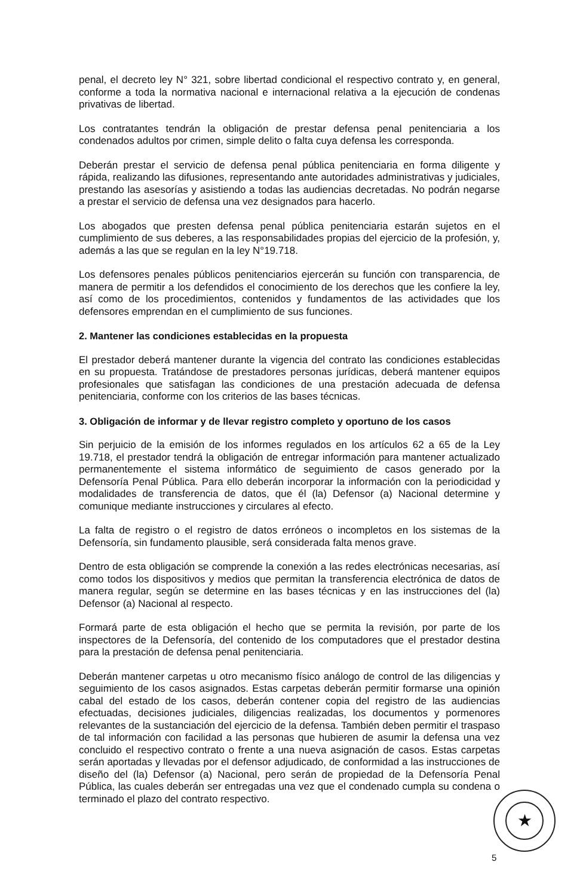penal, el decreto ley N° 321, sobre libertad condicional el respectivo contrato y, en general, conforme a toda la normativa nacional e internacional relativa a la ejecución de condenas privativas de libertad.
Los contratantes tendrán la obligación de prestar defensa penal penitenciaria a los condenados adultos por crimen, simple delito o falta cuya defensa les corresponda.
Deberán prestar el servicio de defensa penal pública penitenciaria en forma diligente y rápida, realizando las difusiones, representando ante autoridades administrativas y judiciales, prestando las asesorías y asistiendo a todas las audiencias decretadas. No podrán negarse a prestar el servicio de defensa una vez designados para hacerlo.
Los abogados que presten defensa penal pública penitenciaria estarán sujetos en el cumplimiento de sus deberes, a las responsabilidades propias del ejercicio de la profesión, y, además a las que se regulan en la ley N°19.718.
Los defensores penales públicos penitenciarios ejercerán su función con transparencia, de manera de permitir a los defendidos el conocimiento de los derechos que les confiere la ley, así como de los procedimientos, contenidos y fundamentos de las actividades que los defensores emprendan en el cumplimiento de sus funciones.
2. Mantener las condiciones establecidas en la propuesta
El prestador deberá mantener durante la vigencia del contrato las condiciones establecidas en su propuesta. Tratándose de prestadores personas jurídicas, deberá mantener equipos profesionales que satisfagan las condiciones de una prestación adecuada de defensa penitenciaria, conforme con los criterios de las bases técnicas.
3. Obligación de informar y de llevar registro completo y oportuno de los casos
Sin perjuicio de la emisión de los informes regulados en los artículos 62 a 65 de la Ley 19.718, el prestador tendrá la obligación de entregar información para mantener actualizado permanentemente el sistema informático de seguimiento de casos generado por la Defensoría Penal Pública. Para ello deberán incorporar la información con la periodicidad y modalidades de transferencia de datos, que él (la) Defensor (a) Nacional determine y comunique mediante instrucciones y circulares al efecto.
La falta de registro o el registro de datos erróneos o incompletos en los sistemas de la Defensoría, sin fundamento plausible, será considerada falta menos grave.
Dentro de esta obligación se comprende la conexión a las redes electrónicas necesarias, así como todos los dispositivos y medios que permitan la transferencia electrónica de datos de manera regular, según se determine en las bases técnicas y en las instrucciones del (la) Defensor (a) Nacional al respecto.
Formará parte de esta obligación el hecho que se permita la revisión, por parte de los inspectores de la Defensoría, del contenido de los computadores que el prestador destina para la prestación de defensa penal penitenciaria.
Deberán mantener carpetas u otro mecanismo físico análogo de control de las diligencias y seguimiento de los casos asignados. Estas carpetas deberán permitir formarse una opinión cabal del estado de los casos, deberán contener copia del registro de las audiencias efectuadas, decisiones judiciales, diligencias realizadas, los documentos y pormenores relevantes de la sustanciación del ejercicio de la defensa. También deben permitir el traspaso de tal información con facilidad a las personas que hubieren de asumir la defensa una vez concluido el respectivo contrato o frente a una nueva asignación de casos. Estas carpetas serán aportadas y llevadas por el defensor adjudicado, de conformidad a las instrucciones de diseño del (la) Defensor (a) Nacional, pero serán de propiedad de la Defensoría Penal Pública, las cuales deberán ser entregadas una vez que el condenado cumpla su condena o terminado el plazo del contrato respectivo.
★
5